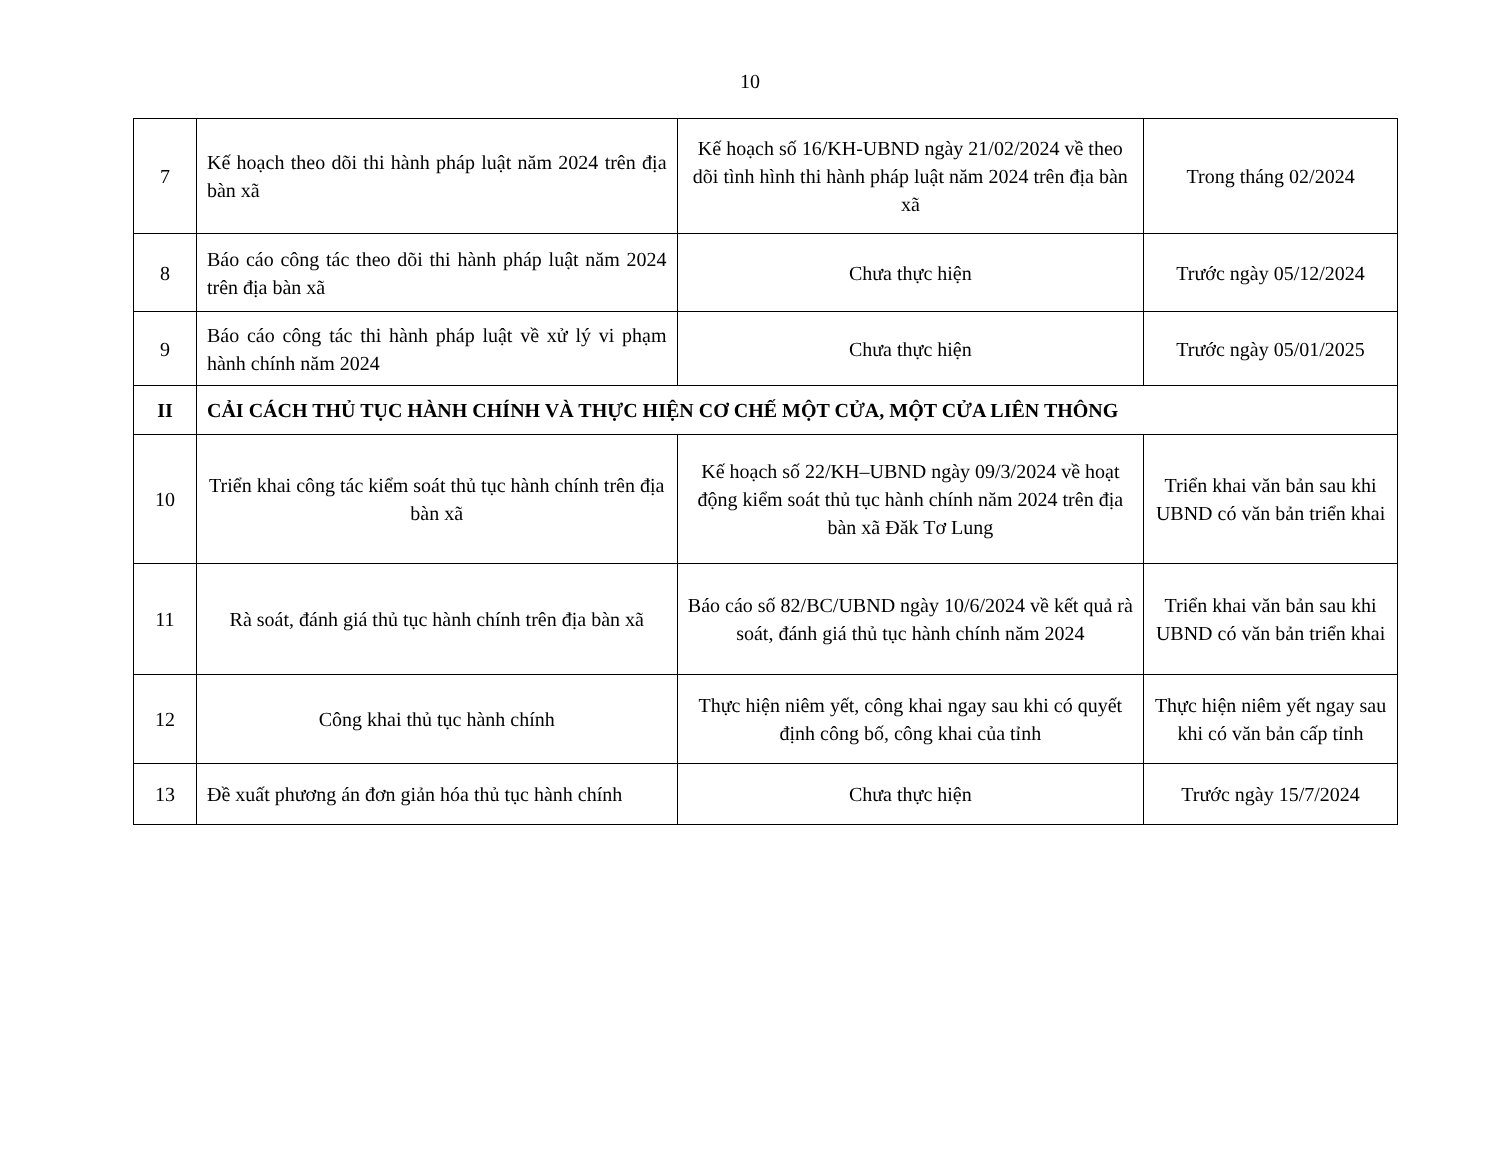10
| 7 | Kế hoạch theo dõi thi hành pháp luật năm 2024 trên địa bàn xã | Kế hoạch số 16/KH-UBND ngày 21/02/2024 về theo dõi tình hình thi hành pháp luật năm 2024 trên địa bàn xã | Trong tháng 02/2024 |
| 8 | Báo cáo công tác theo dõi thi hành pháp luật năm 2024 trên địa bàn xã | Chưa thực hiện | Trước ngày 05/12/2024 |
| 9 | Báo cáo công tác thi hành pháp luật về xử lý vi phạm hành chính năm 2024 | Chưa thực hiện | Trước ngày 05/01/2025 |
| II | CẢI CÁCH THỦ TỤC HÀNH CHÍNH VÀ THỰC HIỆN CƠ CHẾ MỘT CỬA, MỘT CỬA LIÊN THÔNG | | |
| 10 | Triển khai công tác kiểm soát thủ tục hành chính trên địa bàn xã | Kế hoạch số 22/KH–UBND ngày 09/3/2024 về hoạt động kiểm soát thủ tục hành chính năm 2024 trên địa bàn xã Đăk Tơ Lung | Triển khai văn bản sau khi UBND có văn bản triển khai |
| 11 | Rà soát, đánh giá thủ tục hành chính trên địa bàn xã | Báo cáo số 82/BC/UBND ngày 10/6/2024 về kết quả rà soát, đánh giá thủ tục hành chính năm 2024 | Triển khai văn bản sau khi UBND có văn bản triển khai |
| 12 | Công khai thủ tục hành chính | Thực hiện niêm yết, công khai ngay sau khi có quyết định công bố, công khai của tỉnh | Thực hiện niêm yết ngay sau khi có văn bản cấp tỉnh |
| 13 | Đề xuất phương án đơn giản hóa thủ tục hành chính | Chưa thực hiện | Trước ngày 15/7/2024 |